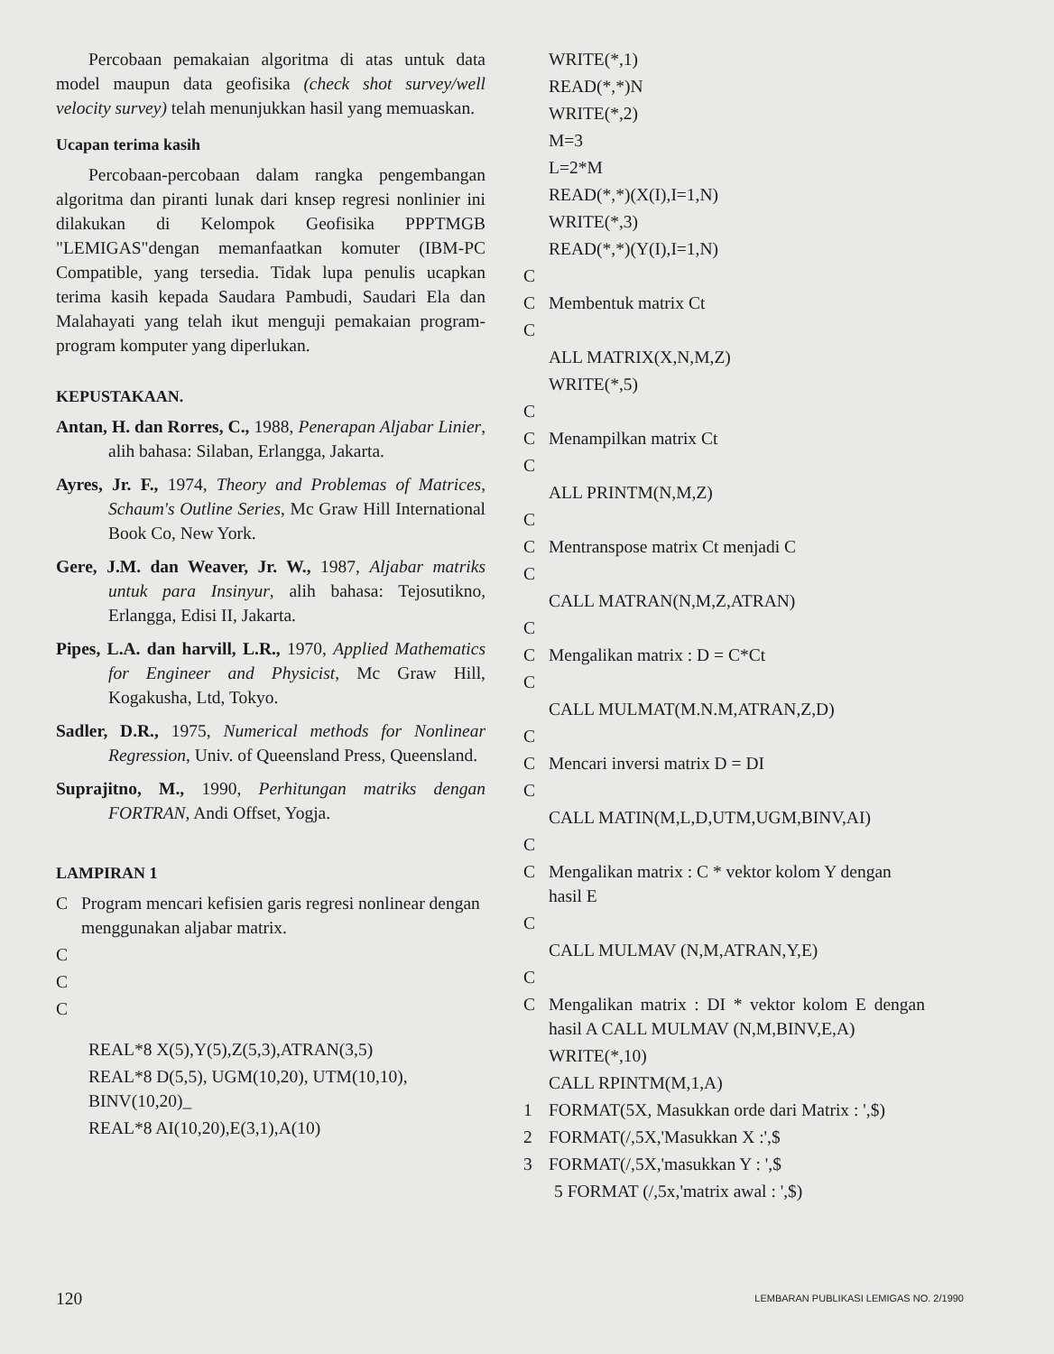Percobaan pemakaian algoritma di atas untuk data model maupun data geofisika (check shot survey/well velocity survey) telah menunjukkan hasil yang memuaskan.
Ucapan terima kasih
Percobaan-percobaan dalam rangka pengembangan algoritma dan piranti lunak dari knsep regresi nonlinier ini dilakukan di Kelompok Geofisika PPPTMGB "LEMIGAS"dengan memanfaatkan komuter (IBM-PC Compatible, yang tersedia. Tidak lupa penulis ucapkan terima kasih kepada Saudara Pambudi, Saudari Ela dan Malahayati yang telah ikut menguji pemakaian program-program komputer yang diperlukan.
KEPUSTAKAAN.
Antan, H. dan Rorres, C., 1988, Penerapan Aljabar Linier, alih bahasa: Silaban, Erlangga, Jakarta.
Ayres, Jr. F., 1974, Theory and Problemas of Matrices, Schaum's Outline Series, Mc Graw Hill International Book Co, New York.
Gere, J.M. dan Weaver, Jr. W., 1987, Aljabar matriks untuk para Insinyur, alih bahasa: Tejosutikno, Erlangga, Edisi II, Jakarta.
Pipes, L.A. dan harvill, L.R., 1970, Applied Mathematics for Engineer and Physicist, Mc Graw Hill, Kogakusha, Ltd, Tokyo.
Sadler, D.R., 1975, Numerical methods for Nonlinear Regression, Univ. of Queensland Press, Queensland.
Suprajitno, M., 1990, Perhitungan matriks dengan FORTRAN, Andi Offset, Yogja.
LAMPIRAN 1
C Program mencari kefisien garis regresi nonlinear dengan menggunakan aljabar matrix.
C
C
C
REAL*8 X(5),Y(5),Z(5,3),ATRAN(3,5)
REAL*8 D(5,5), UGM(10,20), UTM(10,10), BINV(10,20)_
REAL*8 AI(10,20),E(3,1),A(10)
WRITE(*,1)
READ(*,*)N
WRITE(*,2)
M=3
L=2*M
READ(*,*)(X(I),I=1,N)
WRITE(*,3)
READ(*,*)(Y(I),I=1,N)
C
C Membentuk matrix Ct
C
ALL MATRIX(X,N,M,Z)
WRITE(*,5)
C
C Menampilkan matrix Ct
C
ALL PRINTM(N,M,Z)
C
C Mentranspose matrix Ct menjadi C
C
CALL MATRAN(N,M,Z,ATRAN)
C
C Mengalikan matrix : D = C*Ct
C
CALL MULMAT(M.N.M,ATRAN,Z,D)
C
C Mencari inversi matrix D = DI
C
CALL MATIN(M,L,D,UTM,UGM,BINV,AI)
C
C Mengalikan matrix : C * vektor kolom Y dengan hasil E
C
CALL MULMAV (N,M,ATRAN,Y,E)
C
C Mengalikan matrix : DI * vektor kolom E dengan hasil A CALL MULMAV (N,M,BINV,E,A)
WRITE(*,10)
CALL RPINTM(M,1,A)
1 FORMAT(5X, Masukkan orde dari Matrix : ',$)
2 FORMAT(/,5X,'Masukkan X :',$
3 FORMAT(/,5X,'masukkan Y : ',$
5 FORMAT (/,5x,'matrix awal : ',$)
120 LEMBARAN PUBLIKASI LEMIGAS NO. 2/1990